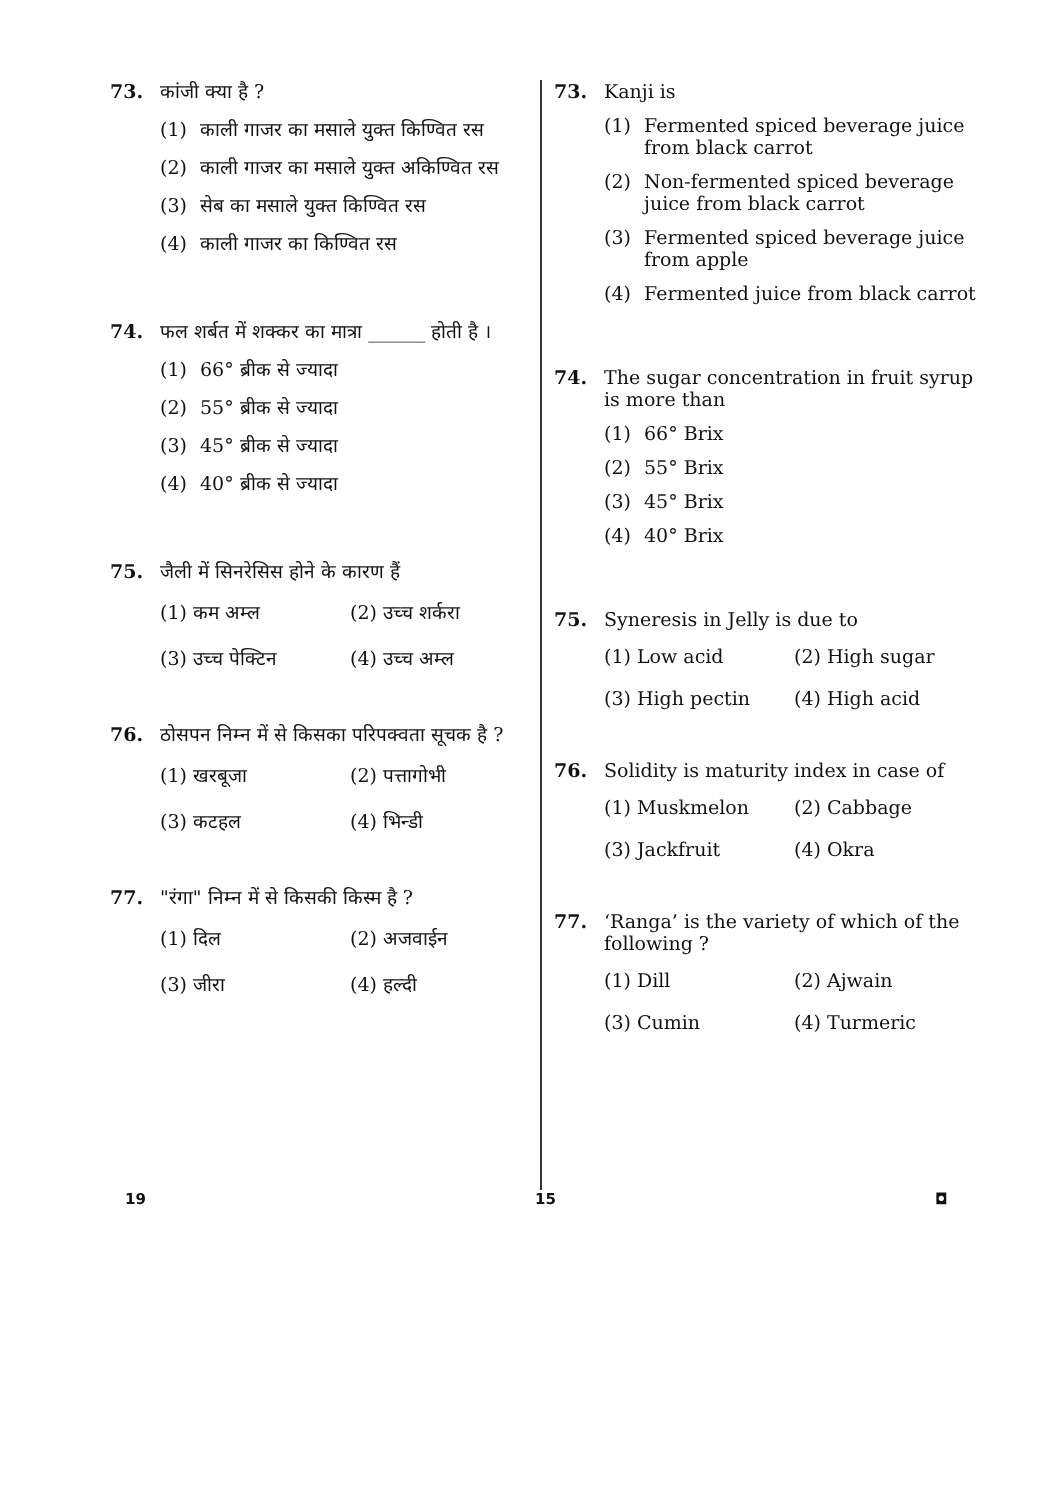73. कांजी क्या है ?
(1) काली गाजर का मसाले युक्त किण्वित रस
(2) काली गाजर का मसाले युक्त अकिण्वित रस
(3) सेब का मसाले युक्त किण्वित रस
(4) काली गाजर का किण्वित रस
74. फल शर्बत में शक्कर का मात्रा ______ होती है ।
(1) 66° ब्रीक से ज्यादा
(2) 55° ब्रीक से ज्यादा
(3) 45° ब्रीक से ज्यादा
(4) 40° ब्रीक से ज्यादा
75. जैली में सिनरेसिस होने के कारण हैं
(1) कम अम्ल
(2) उच्च शर्करा
(3) उच्च पेक्टिन
(4) उच्च अम्ल
76. ठोसपन निम्न में से किसका परिपक्वता सूचक है ?
(1) खरबूजा
(2) पत्तागोभी
(3) कटहल
(4) भिन्डी
77. "रंगा" निम्न में से किसकी किस्म है ?
(1) दिल
(2) अजवाईन
(3) जीरा
(4) हल्दी
73. Kanji is
(1) Fermented spiced beverage juice from black carrot
(2) Non-fermented spiced beverage juice from black carrot
(3) Fermented spiced beverage juice from apple
(4) Fermented juice from black carrot
74. The sugar concentration in fruit syrup is more than
(1) 66° Brix
(2) 55° Brix
(3) 45° Brix
(4) 40° Brix
75. Syneresis in Jelly is due to
(1) Low acid
(2) High sugar
(3) High pectin
(4) High acid
76. Solidity is maturity index in case of
(1) Muskmelon
(2) Cabbage
(3) Jackfruit
(4) Okra
77. ‘Ranga’ is the variety of which of the following ?
(1) Dill
(2) Ajwain
(3) Cumin
(4) Turmeric
19 15 ◘